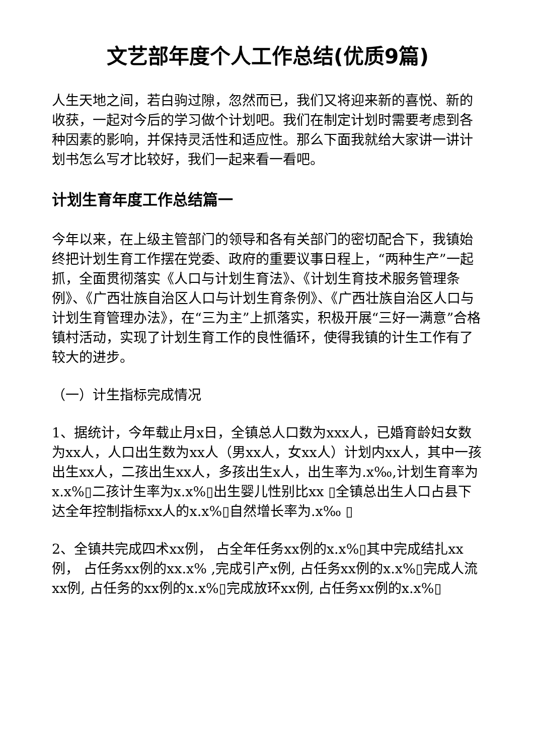文艺部年度个人工作总结(优质9篇)
人生天地之间，若白驹过隙，忽然而已，我们又将迎来新的喜悦、新的收获，一起对今后的学习做个计划吧。我们在制定计划时需要考虑到各种因素的影响，并保持灵活性和适应性。那么下面我就给大家讲一讲计划书怎么写才比较好，我们一起来看一看吧。
计划生育年度工作总结篇一
今年以来，在上级主管部门的领导和各有关部门的密切配合下，我镇始终把计划生育工作摆在党委、政府的重要议事日程上，“两种生产”一起抓，全面贯彻落实《人口与计划生育法》、《计划生育技术服务管理条例》、《广西壮族自治区人口与计划生育条例》、《广西壮族自治区人口与计划生育管理办法》，在“三为主”上抓落实，积极开展“三好一满意”合格镇村活动，实现了计划生育工作的良性循环，使得我镇的计生工作有了较大的进步。
（一）计生指标完成情况
1、据统计，今年载止月x日，全镇总人口数为xxx人，已婚育龄妇女数为xx人，人口出生数为xx人（男xx人，女xx人）计划内xx人，其中一孩出生xx人，二孩出生xx人，多孩出生x人，出生率为.x‰,计划生育率为x.x%▯二孩计生率为x.x%▯出生婴儿性别比xx ▯全镇总出生人口占县下达全年控制指标xx人的x.x%▯自然增长率为.x‰ ▯
2、全镇共完成四术xx例， 占全年任务xx例的x.x%▯其中完成结扎xx例， 占任务xx例的xx.x% ,完成引产x例, 占任务xx例的x.x%▯完成人流xx例, 占任务的xx例的x.x%▯完成放环xx例, 占任务xx例的x.x%▯